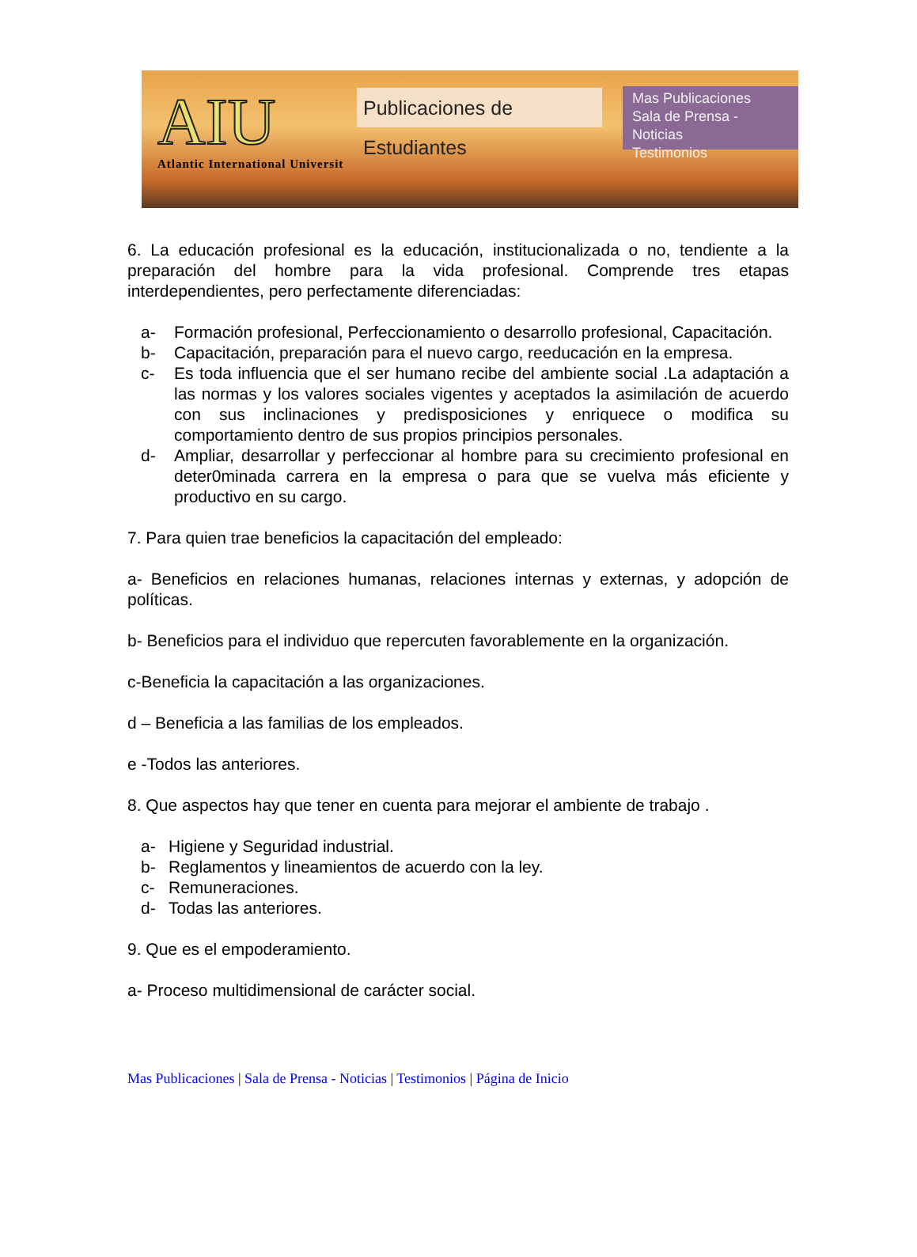AIU
Atlantic International Universit
Publicaciones de Estudiantes
Mas Publicaciones
Sala de Prensa - Noticias
Testimonios
6. La educación profesional es la educación, institucionalizada o no, tendiente a la preparación del hombre para la vida profesional. Comprende tres etapas interdependientes, pero perfectamente diferenciadas:
a- Formación profesional, Perfeccionamiento o desarrollo profesional, Capacitación.
b- Capacitación, preparación para el nuevo cargo, reeducación en la empresa.
c- Es toda influencia que el ser humano recibe del ambiente social .La adaptación a las normas y los valores sociales vigentes y aceptados la asimilación de acuerdo con sus inclinaciones y predisposiciones y enriquece o modifica su comportamiento dentro de sus propios principios personales.
d- Ampliar, desarrollar y perfeccionar al hombre para su crecimiento profesional en deter0minada carrera en la empresa o para que se vuelva más eficiente y productivo en su cargo.
7. Para quien trae beneficios la capacitación del empleado:
a- Beneficios en relaciones humanas, relaciones internas y externas, y adopción de políticas.
b- Beneficios para el individuo que repercuten favorablemente en la organización.
c-Beneficia la capacitación a las organizaciones.
d – Beneficia a las familias de los empleados.
e -Todos las anteriores.
8. Que aspectos hay que tener en cuenta para mejorar el ambiente de trabajo .
a- Higiene y Seguridad industrial.
b- Reglamentos y lineamientos de acuerdo con la ley.
c- Remuneraciones.
d- Todas las anteriores.
9. Que es el empoderamiento.
a- Proceso multidimensional de carácter social.
Mas Publicaciones | Sala de Prensa - Noticias | Testimonios | Página de Inicio